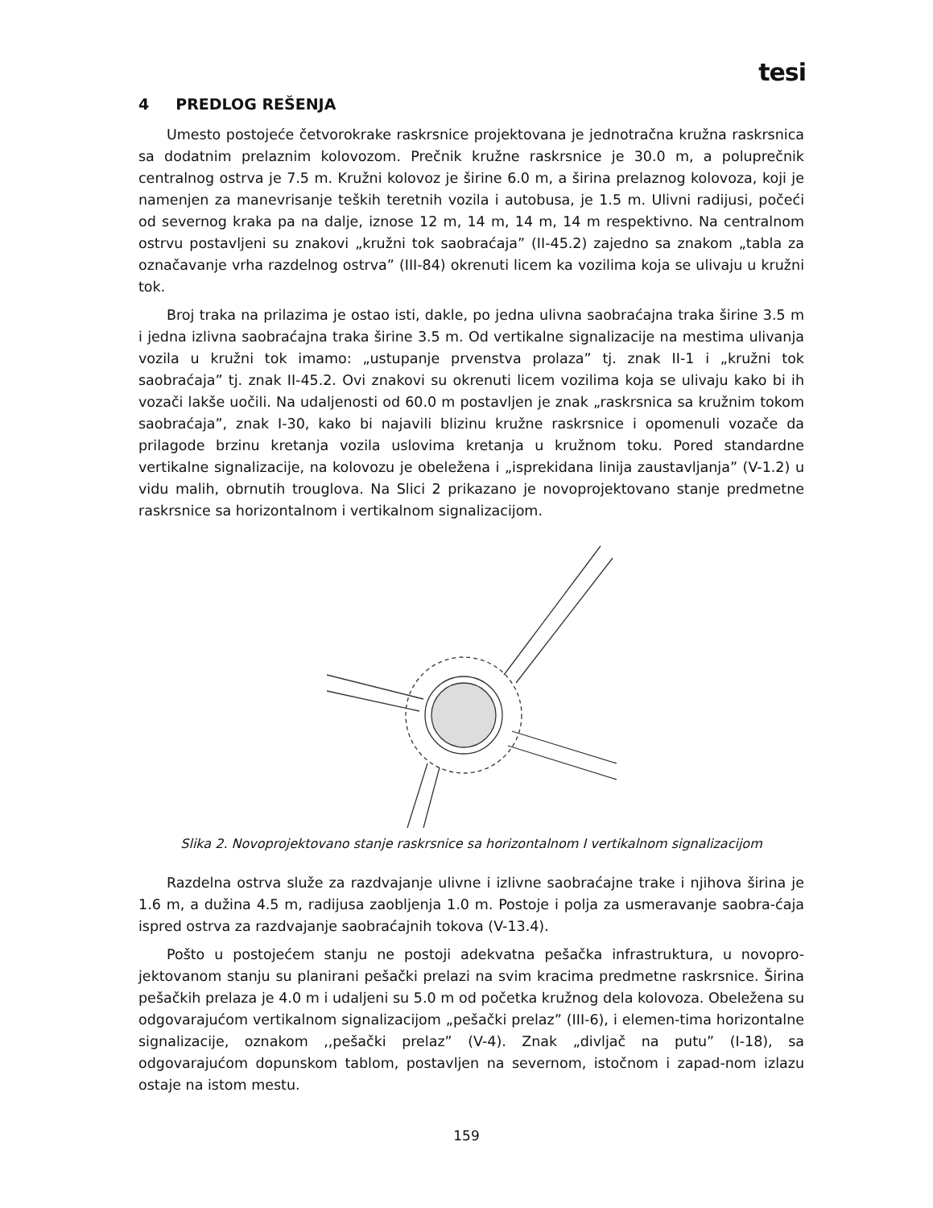tesi
4 PREDLOG REŠENJA
Umesto postojeće četvorokrake raskrsnice projektovana je jednotračna kružna raskrsnica sa dodatnim prelaznim kolovozom. Prečnik kružne raskrsnice je 30.0 m, a poluprečnik centralnog ostrva je 7.5 m. Kružni kolovoz je širine 6.0 m, a širina prelaznog kolovoza, koji je namenjen za manevrisanje teških teretnih vozila i autobusa, je 1.5 m. Ulivni radijusi, počeći od severnog kraka pa na dalje, iznose 12 m, 14 m, 14 m, 14 m respektivno. Na centralnom ostrvu postavljeni su znakovi „kružni tok saobraćaja” (II-45.2) zajedno sa znakom „tabla za označavanje vrha razdelnog ostrva” (III-84) okrenuti licem ka vozilima koja se ulivaju u kružni tok.
Broj traka na prilazima je ostao isti, dakle, po jedna ulivna saobraćajna traka širine 3.5 m i jedna izlivna saobraćajna traka širine 3.5 m. Od vertikalne signalizacije na mestima ulivanja vozila u kružni tok imamo: „ustupanje prvenstva prolaza” tj. znak II-1 i „kružni tok saobraćaja” tj. znak II-45.2. Ovi znakovi su okrenuti licem vozilima koja se ulivaju kako bi ih vozači lakše uočili. Na udaljenosti od 60.0 m postavljen je znak „raskrsnica sa kružnim tokom saobraćaja”, znak I-30, kako bi najavili blizinu kružne raskrsnice i opomenuli vozače da prilagode brzinu kretanja vozila uslovima kretanja u kružnom toku. Pored standardne vertikalne signalizacije, na kolovozu je obeležena i „isprekidana linija zaustavljanja” (V-1.2) u vidu malih, obrnutih trouglova. Na Slici 2 prikazano je novoprojektovano stanje predmetne raskrsnice sa horizontalnom i vertikalnom signalizacijom.
Slika 2. Novoprojektovano stanje raskrsnice sa horizontalnom I vertikalnom signalizacijom
Razdelna ostrva služe za razdvajanje ulivne i izlivne saobraćajne trake i njihova širina je 1.6 m, a dužina 4.5 m, radijusa zaobljenja 1.0 m. Postoje i polja za usmeravanje saobra-ćaja ispred ostrva za razdvajanje saobraćajnih tokova (V-13.4).
Pošto u postojećem stanju ne postoji adekvatna pešačka infrastruktura, u novopro-jektovanom stanju su planirani pešački prelazi na svim kracima predmetne raskrsnice. Širina pešačkih prelaza je 4.0 m i udaljeni su 5.0 m od početka kružnog dela kolovoza. Obeležena su odgovarajućom vertikalnom signalizacijom „pešački prelaz” (III-6), i elemen-tima horizontalne signalizacije, oznakom ,,pešački prelaz” (V-4). Znak „divljač na putu” (I-18), sa odgovarajućom dopunskom tablom, postavljen na severnom, istočnom i zapad-nom izlazu ostaje na istom mestu.
159